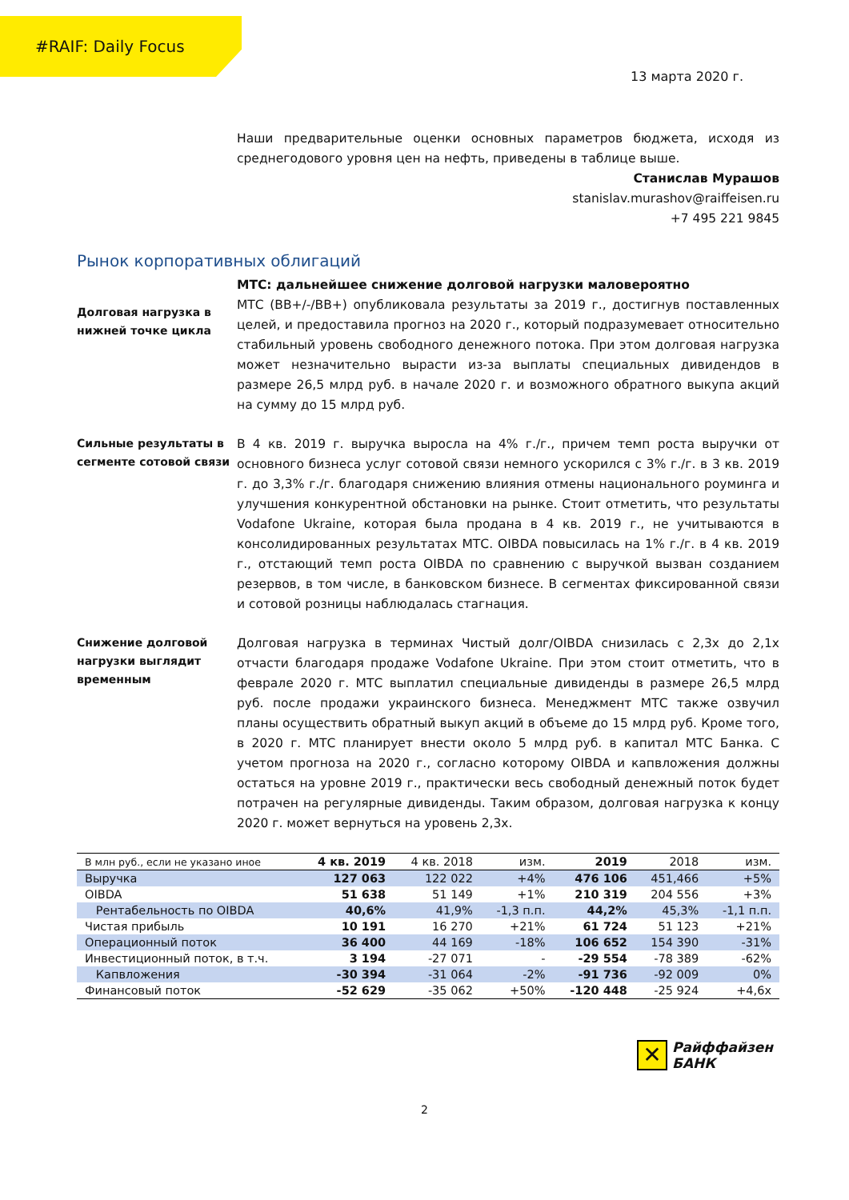#RAIF: Daily Focus
13 марта 2020 г.
Наши предварительные оценки основных параметров бюджета, исходя из среднегодового уровня цен на нефть, приведены в таблице выше.
Станислав Мурашов
stanislav.murashov@raiffeisen.ru
+7 495 221 9845
Рынок корпоративных облигаций
Долговая нагрузка в нижней точке цикла
МТС: дальнейшее снижение долговой нагрузки маловероятно
МТС (BB+/-/BB+) опубликовала результаты за 2019 г., достигнув поставленных целей, и предоставила прогноз на 2020 г., который подразумевает относительно стабильный уровень свободного денежного потока. При этом долговая нагрузка может незначительно вырасти из-за выплаты специальных дивидендов в размере 26,5 млрд руб. в начале 2020 г. и возможного обратного выкупа акций на сумму до 15 млрд руб.
Сильные результаты в сегменте сотовой связи
В 4 кв. 2019 г. выручка выросла на 4% г./г., причем темп роста выручки от основного бизнеса услуг сотовой связи немного ускорился с 3% г./г. в 3 кв. 2019 г. до 3,3% г./г. благодаря снижению влияния отмены национального роуминга и улучшения конкурентной обстановки на рынке. Стоит отметить, что результаты Vodafone Ukraine, которая была продана в 4 кв. 2019 г., не учитываются в консолидированных результатах МТС. OIBDA повысилась на 1% г./г. в 4 кв. 2019 г., отстающий темп роста OIBDA по сравнению с выручкой вызван созданием резервов, в том числе, в банковском бизнесе. В сегментах фиксированной связи и сотовой розницы наблюдалась стагнация.
Снижение долговой нагрузки выглядит временным
Долговая нагрузка в терминах Чистый долг/OIBDA снизилась с 2,3х до 2,1х отчасти благодаря продаже Vodafone Ukraine. При этом стоит отметить, что в феврале 2020 г. МТС выплатил специальные дивиденды в размере 26,5 млрд руб. после продажи украинского бизнеса. Менеджмент МТС также озвучил планы осуществить обратный выкуп акций в объеме до 15 млрд руб. Кроме того, в 2020 г. МТС планирует внести около 5 млрд руб. в капитал МТС Банка. С учетом прогноза на 2020 г., согласно которому OIBDA и капвложения должны остаться на уровне 2019 г., практически весь свободный денежный поток будет потрачен на регулярные дивиденды. Таким образом, долговая нагрузка к концу 2020 г. может вернуться на уровень 2,3х.
| В млн руб., если не указано иное | 4 кв. 2019 | 4 кв. 2018 | изм. | 2019 | 2018 | изм. |
| --- | --- | --- | --- | --- | --- | --- |
| Выручка | 127 063 | 122 022 | +4% | 476 106 | 451,466 | +5% |
| OIBDA | 51 638 | 51 149 | +1% | 210 319 | 204 556 | +3% |
| Рентабельность по OIBDA | 40,6% | 41,9% | -1,3 п.п. | 44,2% | 45,3% | -1,1 п.п. |
| Чистая прибыль | 10 191 | 16 270 | +21% | 61 724 | 51 123 | +21% |
| Операционный поток | 36 400 | 44 169 | -18% | 106 652 | 154 390 | -31% |
| Инвестиционный поток, в т.ч. | 3 194 | -27 071 | - | -29 554 | -78 389 | -62% |
| Капвложения | -30 394 | -31 064 | -2% | -91 736 | -92 009 | 0% |
| Финансовый поток | -52 629 | -35 062 | +50% | -120 448 | -25 924 | +4,6х |
✕
Райффайзен
БАНК
2